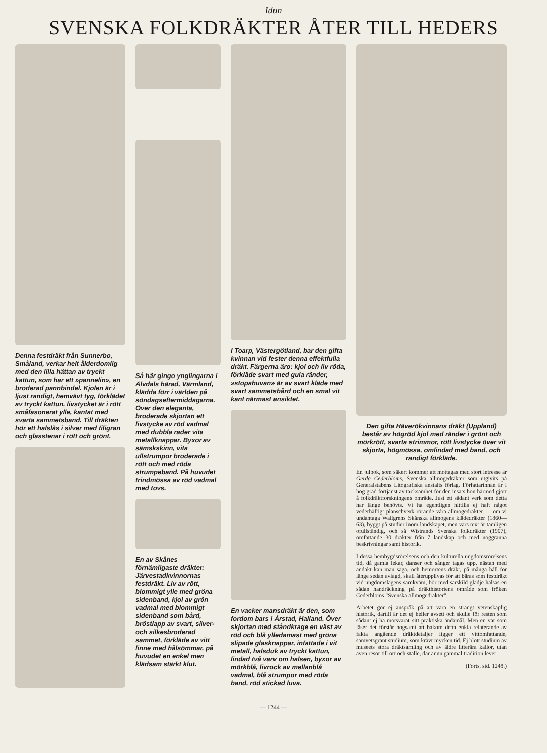Idun
SVENSKA FOLKDRÄKTER ÅTER TILL HEDERS
Denna festdräkt från Sunnerbo, Småland, verkar helt ålderdomlig med den lilla hättan av tryckt kattun, som har ett »pannelin», en broderad pannbindel. Kjolen är i ljust randigt, hemvävt tyg, förklädet av tryckt kattun, livstycket är i rött småfasonerat ylle, kantat med svarta sammetsband. Till dräkten hör ett halslås i silver med filigran och glasstenar i rött och grönt.
Så här gingo ynglingarna i Älvdals härad, Värmland, klädda förr i världen på söndagseftermiddagarna. Över den eleganta, broderade skjortan ett livstycke av röd vadmal med dubbla rader vita metallknappar. Byxor av sämskskinn, vita ullstrumpor broderade i rött och med röda strumpeband. På huvudet trindmössa av röd vadmal med tovs.
En av Skånes förnämligaste dräkter: Järvestadkvinnornas festdräkt. Liv av rött, blommigt ylle med gröna sidenband, kjol av grön vadmal med blommigt sidenband som bård, bröstlapp av svart, silver- och silkesbroderad sammet, förkläde av vitt linne med hålsömmar, på huvudet en enkel men klädsam stärkt klut.
I Toarp, Västergötland, bar den gifta kvinnan vid fester denna effektfulla dräkt. Färgerna äro: kjol och liv röda, förkläde svart med gula ränder, »stopahuvan» är av svart kläde med svart sammetsbård och en smal vit kant närmast ansiktet.
En vacker mansdräkt är den, som fordom bars i Årstad, Halland. Över skjortan med ståndkrage en väst av röd och blå ylledamast med gröna slipade glasknappar, infattade i vit metall, halsduk av tryckt kattun, lindad två varv om halsen, byxor av mörkblå, livrock av mellanblå vadmal, blå strumpor med röda band, röd stickad luva.
Den gifta Häverökvinnans dräkt (Uppland) består av högröd kjol med ränder i grönt och mörkrött, svarta strimmor, rött livstycke över vit skjorta, högmössa, omlindad med band, och randigt förkläde.
En julbok, som säkert kommer att mottagas med stort intresse är Gerda Cederbloms, Svenska allmogedräkter som utgivits på Generalstabens Litografiska anstalts förlag. Författarinnan är i hög grad förtjänst av tacksamhet för den insats hon härmed gjort å folkdräktforskningens område. Just ett sådant verk som detta har länge behövts. Vi ha egentligen hittills ej haft något vederhäftigt planschverk rörande våra allmogedräkter — om vi undantaga Wallgrens Skånska allmogens klädedräkter (1860—63), byggt på studier inom landskapet, men vars text är tämligen ofullständig, och så Wistrands Svenska folkdräkter (1907), omfattande 30 dräkter från 7 landskap och med noggranna beskrivningar samt historik.
I dessa hembygdsrörelsens och den kulturella ungdomsrörelsens tid, då gamla lekar, danser och sånger tagas upp, nästan med andakt kan man säga, och hemortens dräkt, på många håll för länge sedan avlagd, skall återupplivas för att bäras som festdräkt vid ungdomslagens samkväm, bör med särskild glädje hälsas en sådan handräckning på dräkthistoriens område som fröken Cederbloms "Svenska allmogedräkter".
Arbetet gör ej anspråk på att vara en strängt vetenskaplig historik, därtill är det ej heller avsett och skulle för resten som sådant ej ha motsvarat sitt praktiska ändamål. Men en var som läser det förstår nogsamt att bakom detta enkla relaterande av fakta angående dräktdetaljer ligger ett vittomfattande, samvetsgrant studium, som krävt mycken tid. Ej blott studium av museets stora dräktsamling och av äldre litterära källor, utan även resor till ort och ställe, där ännu gammal tradition lever
(Forts. sid. 1248.)
— 1244 —